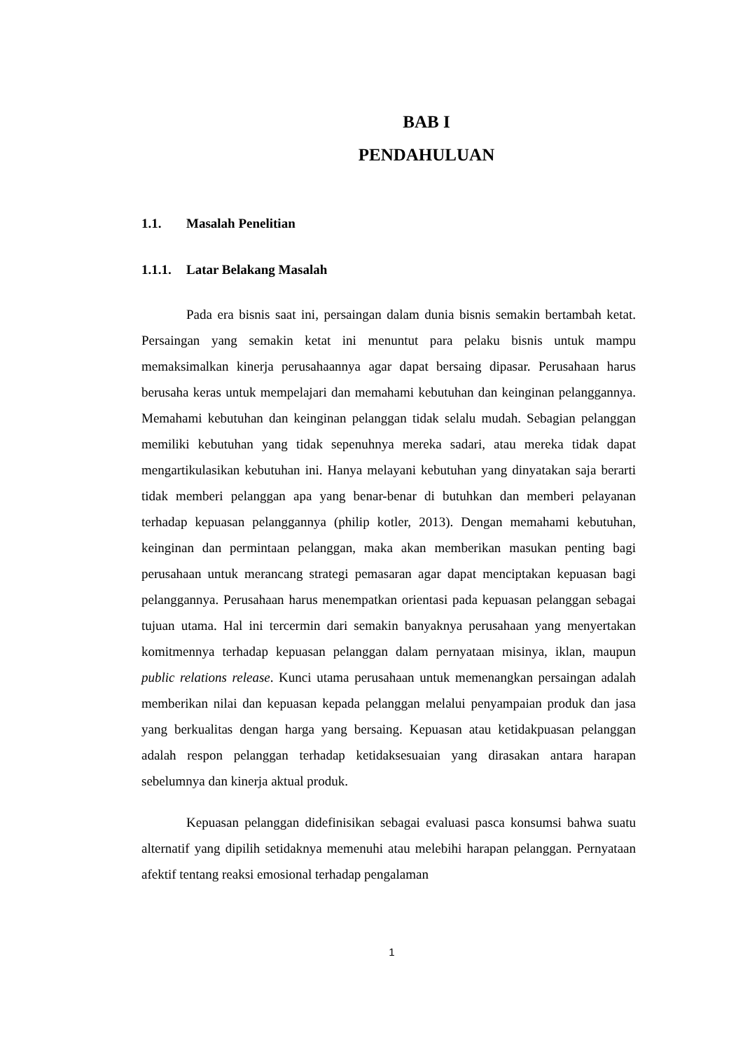BAB I
PENDAHULUAN
1.1. Masalah Penelitian
1.1.1. Latar Belakang Masalah
Pada era bisnis saat ini, persaingan dalam dunia bisnis semakin bertambah ketat. Persaingan yang semakin ketat ini menuntut para pelaku bisnis untuk mampu memaksimalkan kinerja perusahaannya agar dapat bersaing dipasar. Perusahaan harus berusaha keras untuk mempelajari dan memahami kebutuhan dan keinginan pelanggannya. Memahami kebutuhan dan keinginan pelanggan tidak selalu mudah. Sebagian pelanggan memiliki kebutuhan yang tidak sepenuhnya mereka sadari, atau mereka tidak dapat mengartikulasikan kebutuhan ini. Hanya melayani kebutuhan yang dinyatakan saja berarti tidak memberi pelanggan apa yang benar-benar di butuhkan dan memberi pelayanan terhadap kepuasan pelanggannya (philip kotler, 2013). Dengan memahami kebutuhan, keinginan dan permintaan pelanggan, maka akan memberikan masukan penting bagi perusahaan untuk merancang strategi pemasaran agar dapat menciptakan kepuasan bagi pelanggannya. Perusahaan harus menempatkan orientasi pada kepuasan pelanggan sebagai tujuan utama. Hal ini tercermin dari semakin banyaknya perusahaan yang menyertakan komitmennya terhadap kepuasan pelanggan dalam pernyataan misinya, iklan, maupun public relations release. Kunci utama perusahaan untuk memenangkan persaingan adalah memberikan nilai dan kepuasan kepada pelanggan melalui penyampaian produk dan jasa yang berkualitas dengan harga yang bersaing. Kepuasan atau ketidakpuasan pelanggan adalah respon pelanggan terhadap ketidaksesuaian yang dirasakan antara harapan sebelumnya dan kinerja aktual produk.
Kepuasan pelanggan didefinisikan sebagai evaluasi pasca konsumsi bahwa suatu alternatif yang dipilih setidaknya memenuhi atau melebihi harapan pelanggan. Pernyataan afektif tentang reaksi emosional terhadap pengalaman
1